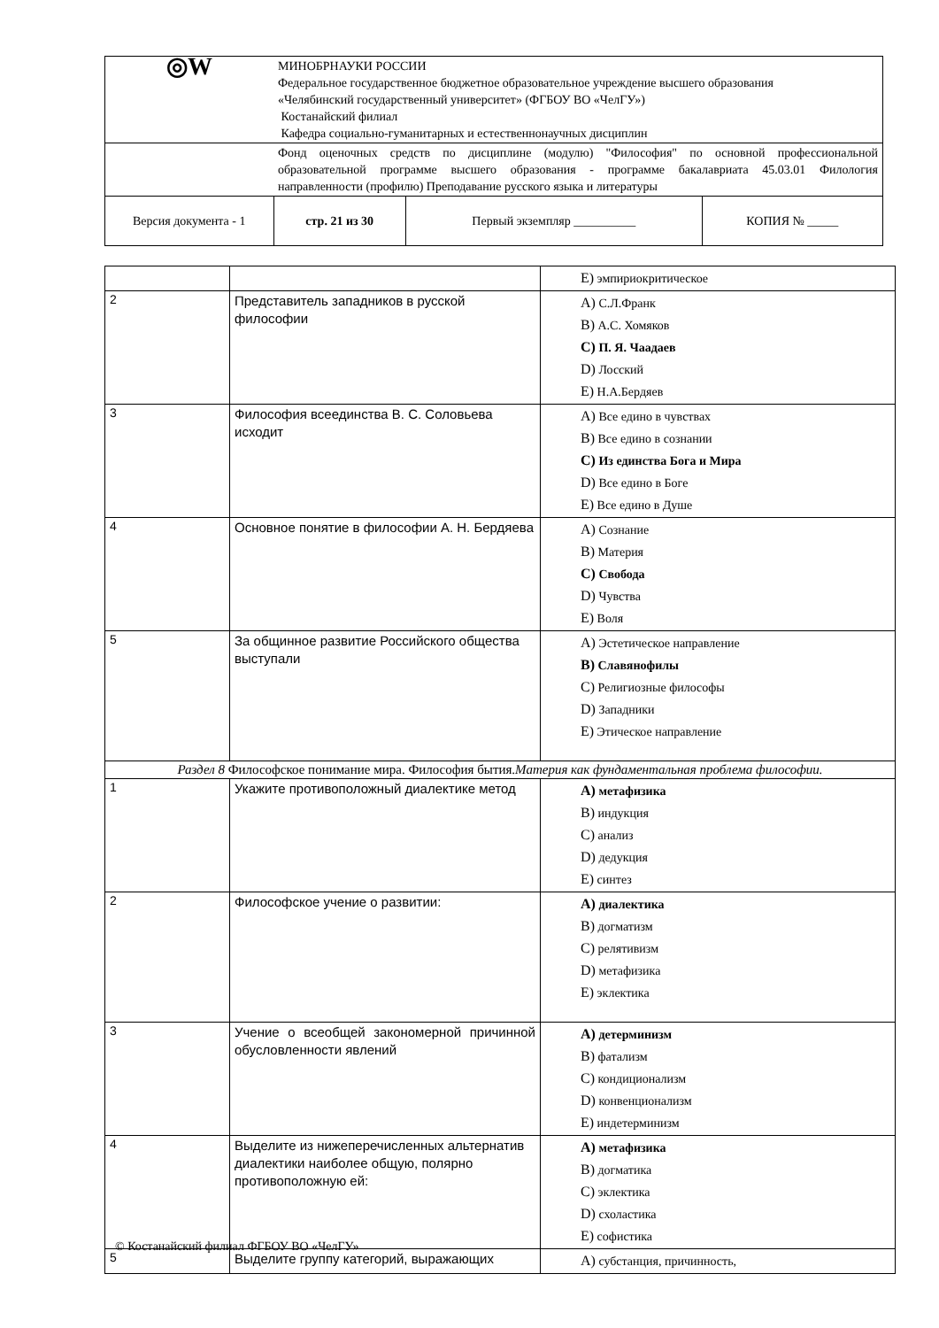| ◎W | МИНОБРНАУКИ РОССИИ Федеральное государственное бюджетное образовательное учреждение высшего образования «Челябинский государственный университет» (ФГБОУ ВО «ЧелГУ») Костанайский филиал Кафедра социально-гуманитарных и естественнонаучных дисциплин | | |
| | Фонд оценочных средств по дисциплине (модулю) "Философия" по основной профессиональной образовательной программе высшего образования - программе бакалавриата 45.03.01 Филология направленности (профилю) Преподавание русского языка и литературы | | |
| Версия документа - 1 | стр. 21 из 30 | Первый экземпляр __________ | КОПИЯ № _____ |
| | | E) эмпириокритическое |
| 2 | Представитель западников в русской философии | A) С.Л.Франк B) А.С. Хомяков C) П. Я. Чаадаев D) Лосский E) Н.А.Бердяев |
| 3 | Философия всеединства В. С. Соловьева исходит | A) Все едино в чувствах B) Все едино в сознании C) Из единства Бога и Мира D) Все едино в Боге E) Все едино в Душе |
| 4 | Основное понятие в философии А. Н. Бердяева | A) Сознание B) Материя C) Свобода D) Чувства E) Воля |
| 5 | За общинное развитие Российского общества выступали | A) Эстетическое направление B) Славянофилы C) Религиозные философы D) Западники E) Этическое направление |
| Раздел 8 Философское понимание мира. Философия бытия. Материя как фундаментальная проблема философии. | | |
| 1 | Укажите противоположный диалектике метод | A) метафизика B) индукция C) анализ D) дедукция E) синтез |
| 2 | Философское учение о развитии: | A) диалектика B) догматизм C) релятивизм D) метафизика E) эклектика |
| 3 | Учение о всеобщей закономерной причинной обусловленности явлений | A) детерминизм B) фатализм C) кондиционализм D) конвенционализм E) индетерминизм |
| 4 | Выделите из нижеперечисленных альтернатив диалектики наиболее общую, полярно противоположную ей: | A) метафизика B) догматика C) эклектика D) схоластика E) софистика |
| 5 | Выделите группу категорий, выражающих | A) субстанция, причинность, |
© Костанайский филиал ФГБОУ ВО «ЧелГУ»